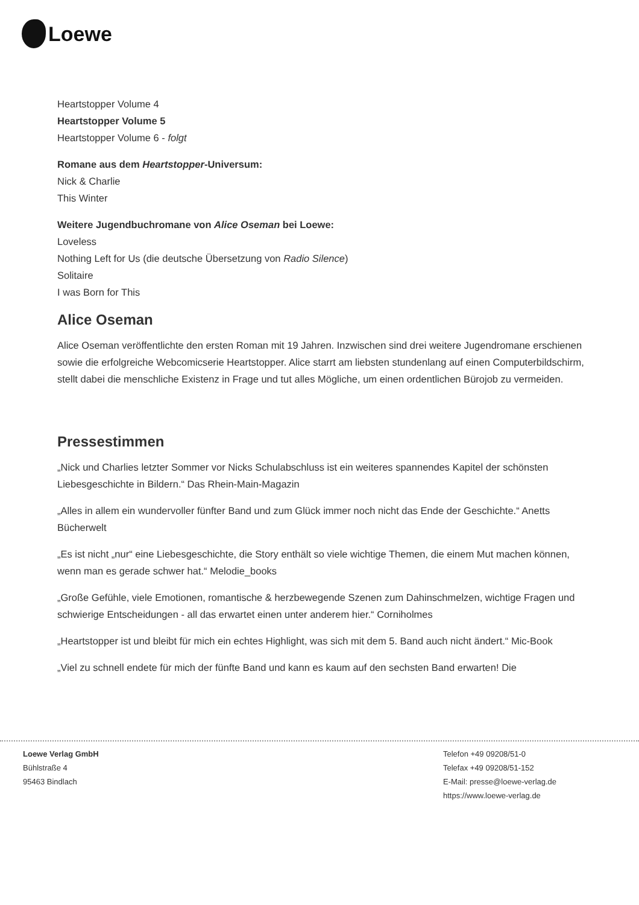Loewe
Heartstopper Volume 4
Heartstopper Volume 5
Heartstopper Volume 6 - folgt
Romane aus dem Heartstopper-Universum:
Nick & Charlie
This Winter
Weitere Jugendbuchromane von Alice Oseman bei Loewe:
Loveless
Nothing Left for Us (die deutsche Übersetzung von Radio Silence)
Solitaire
I was Born for This
Alice Oseman
Alice Oseman veröffentlichte den ersten Roman mit 19 Jahren. Inzwischen sind drei weitere Jugendromane erschienen sowie die erfolgreiche Webcomicserie Heartstopper. Alice starrt am liebsten stundenlang auf einen Computerbildschirm, stellt dabei die menschliche Existenz in Frage und tut alles Mögliche, um einen ordentlichen Bürojob zu vermeiden.
Pressestimmen
„Nick und Charlies letzter Sommer vor Nicks Schulabschluss ist ein weiteres spannendes Kapitel der schönsten Liebesgeschichte in Bildern.“ Das Rhein-Main-Magazin
„Alles in allem ein wundervoller fünfter Band und zum Glück immer noch nicht das Ende der Geschichte.“ Anetts Bücherwelt
„Es ist nicht „nur“ eine Liebesgeschichte, die Story enthält so viele wichtige Themen, die einem Mut machen können, wenn man es gerade schwer hat.“ Melodie_books
„Große Gefühle, viele Emotionen, romantische & herzbewegende Szenen zum Dahinschmelzen, wichtige Fragen und schwierige Entscheidungen - all das erwartet einen unter anderem hier.“ Corniholmes
„Heartstopper ist und bleibt für mich ein echtes Highlight, was sich mit dem 5. Band auch nicht ändert.“ Mic-Book
„Viel zu schnell endete für mich der fünfte Band und kann es kaum auf den sechsten Band erwarten! Die
Loewe Verlag GmbH
Bühlstraße 4
95463 Bindlach
Telefon +49 09208/51-0
Telefax +49 09208/51-152
E-Mail: presse@loewe-verlag.de
https://www.loewe-verlag.de